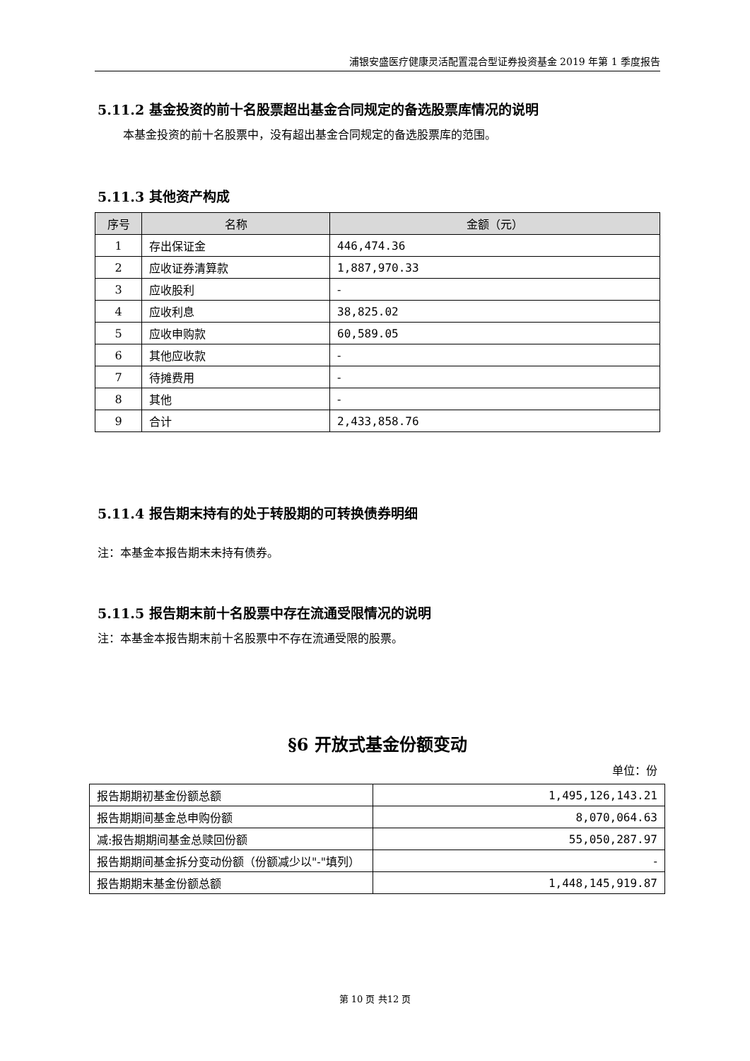浦银安盛医疗健康灵活配置混合型证券投资基金 2019 年第 1 季度报告
5.11.2 基金投资的前十名股票超出基金合同规定的备选股票库情况的说明
本基金投资的前十名股票中，没有超出基金合同规定的备选股票库的范围。
5.11.3 其他资产构成
| 序号 | 名称 | 金额（元） |
| --- | --- | --- |
| 1 | 存出保证金 | 446,474.36 |
| 2 | 应收证券清算款 | 1,887,970.33 |
| 3 | 应收股利 | - |
| 4 | 应收利息 | 38,825.02 |
| 5 | 应收申购款 | 60,589.05 |
| 6 | 其他应收款 | - |
| 7 | 待摊费用 | - |
| 8 | 其他 | - |
| 9 | 合计 | 2,433,858.76 |
5.11.4 报告期末持有的处于转股期的可转换债券明细
注：本基金本报告期末未持有债券。
5.11.5 报告期末前十名股票中存在流通受限情况的说明
注：本基金本报告期末前十名股票中不存在流通受限的股票。
§6 开放式基金份额变动
单位：份
| 报告期期初基金份额总额 | 1,495,126,143.21 |
| 报告期期间基金总申购份额 | 8,070,064.63 |
| 减:报告期期间基金总赎回份额 | 55,050,287.97 |
| 报告期期间基金拆分变动份额（份额减少以"-"填列） | - |
| 报告期期末基金份额总额 | 1,448,145,919.87 |
第 10 页 共12 页